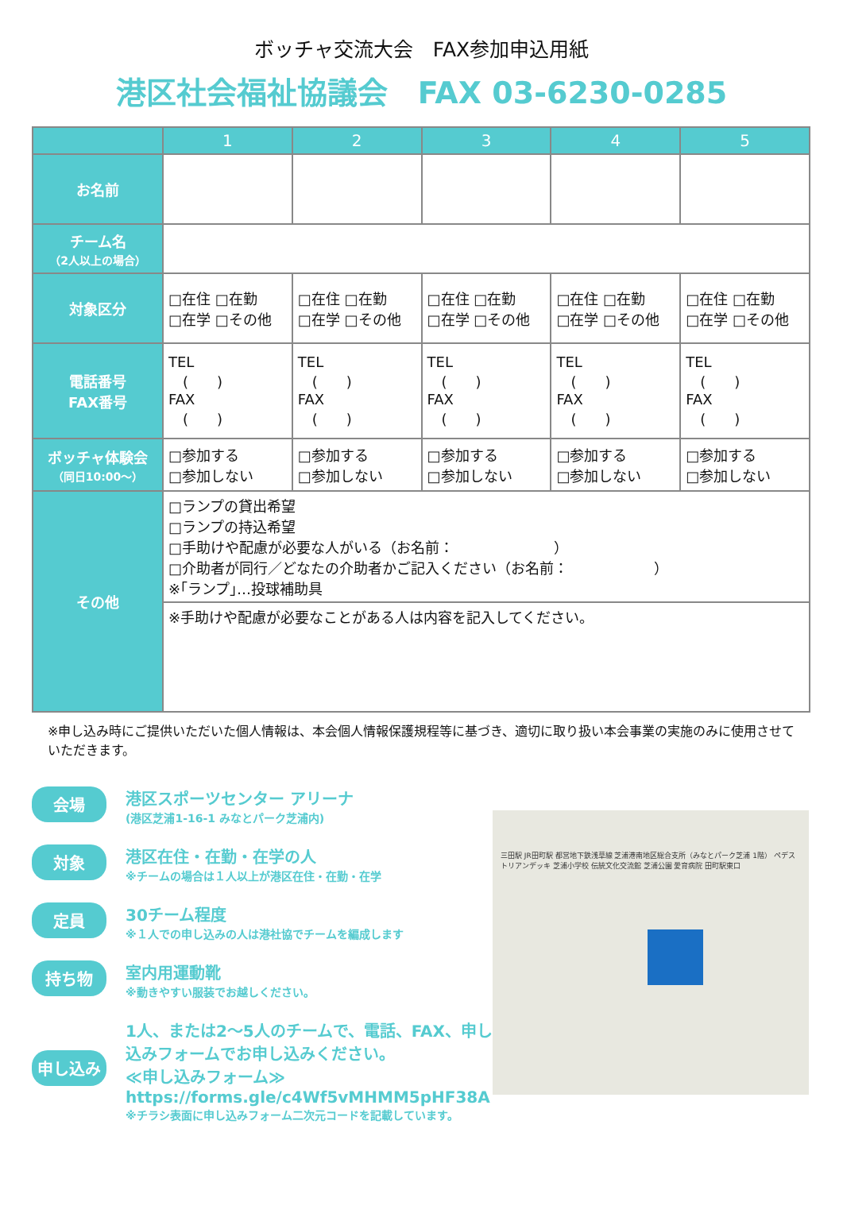ボッチャ交流大会　FAX参加申込用紙
港区社会福祉協議会　FAX 03-6230-0285
| | 1 | 2 | 3 | 4 | 5 |
| お名前 | | | | | |
| チーム名 （2人以上の場合） | | | | | |
| 対象区分 | □在住 □在勤 □在学 □その他 | □在住 □在勤 □在学 □その他 | □在住 □在勤 □在学 □その他 | □在住 □在勤 □在学 □その他 | □在住 □在勤 □在学 □その他 |
| 電話番号 FAX番号 | TEL ( ) FAX ( ) | TEL ( ) FAX ( ) | TEL ( ) FAX ( ) | TEL ( ) FAX ( ) | TEL ( ) FAX ( ) |
| ボッチャ体験会 （同日10:00～） | □参加する □参加しない | □参加する □参加しない | □参加する □参加しない | □参加する □参加しない | □参加する □参加しない |
| その他 | □ランプの貸出希望 □ランプの持込希望 □手助けや配慮が必要な人がいる（お名前： ） □介助者が同行／どなたの介助者かご記入ください（お名前： ） ※｢ランプ｣…投球補助具 | | | | |
| | ※手助けや配慮が必要なことがある人は内容を記入してください。 | | | | |
※申し込み時にご提供いただいた個人情報は、本会個人情報保護規程等に基づき、適切に取り扱い本会事業の実施のみに使用させていただきます。
会場
港区スポーツセンター アリーナ
(港区芝浦1-16-1 みなとパーク芝浦内)
対象
港区在住・在勤・在学の人
※チームの場合は１人以上が港区在住・在勤・在学
定員
30チーム程度
※１人での申し込みの人は港社協でチームを編成します
持ち物
室内用運動靴
※動きやすい服装でお越しください。
申し込み
1人、または2～5人のチームで、電話、FAX、申し込みフォームでお申し込みください。
≪申し込みフォーム≫
https://forms.gle/c4Wf5vMHMM5pHF38A
※チラシ表面に申し込みフォーム二次元コードを記載しています。
三田駅 JR田町駅 都営地下鉄浅草線 芝浦港南地区総合支所（みなとパーク芝浦 1階） ペデストリアンデッキ 芝浦小学校 伝統文化交流館 芝浦公園 愛育病院 田町駅東口